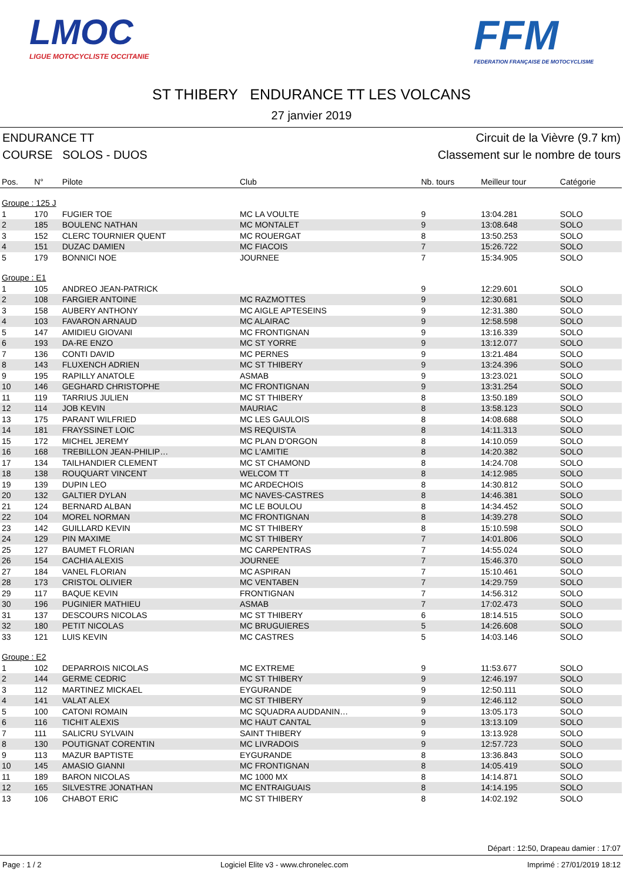LMOC
LIGUE MOTOCYCLISTE OCCITANIE
FFM
FEDERATION FRANÇAISE DE MOTOCYCLISME
ST THIBERY ENDURANCE TT LES VOLCANS
27 janvier 2019
ENDURANCE TT Circuit de la Vièvre (9.7 km)
COURSE SOLOS - DUOS Classement sur le nombre de tours
| Pos. | N° | Pilote | Club | Nb. tours | Meilleur tour | Catégorie |
| --- | --- | --- | --- | --- | --- | --- |
| Groupe : 125 J | | | | | | |
| 1 | 170 | FUGIER TOE | MC LA VOULTE | 9 | 13:04.281 | SOLO |
| 2 | 185 | BOULENC NATHAN | MC MONTALET | 9 | 13:08.648 | SOLO |
| 3 | 152 | CLERC TOURNIER QUENT | MC ROUERGAT | 8 | 13:50.253 | SOLO |
| 4 | 151 | DUZAC DAMIEN | MC FIACOIS | 7 | 15:26.722 | SOLO |
| 5 | 179 | BONNICI NOE | JOURNEE | 7 | 15:34.905 | SOLO |
| Groupe : E1 | | | | | | |
| 1 | 105 | ANDREO JEAN-PATRICK | | 9 | 12:29.601 | SOLO |
| 2 | 108 | FARGIER ANTOINE | MC RAZMOTTES | 9 | 12:30.681 | SOLO |
| 3 | 158 | AUBERY ANTHONY | MC AIGLE APTESEINS | 9 | 12:31.380 | SOLO |
| 4 | 103 | FAVARON ARNAUD | MC ALAIRAC | 9 | 12:58.598 | SOLO |
| 5 | 147 | AMIDIEU GIOVANI | MC FRONTIGNAN | 9 | 13:16.339 | SOLO |
| 6 | 193 | DA-RE ENZO | MC ST YORRE | 9 | 13:12.077 | SOLO |
| 7 | 136 | CONTI DAVID | MC PERNES | 9 | 13:21.484 | SOLO |
| 8 | 143 | FLUXENCH ADRIEN | MC ST THIBERY | 9 | 13:24.396 | SOLO |
| 9 | 195 | RAPILLY ANATOLE | ASMAB | 9 | 13:23.021 | SOLO |
| 10 | 146 | GEGHARD CHRISTOPHE | MC FRONTIGNAN | 9 | 13:31.254 | SOLO |
| 11 | 119 | TARRIUS JULIEN | MC ST THIBERY | 8 | 13:50.189 | SOLO |
| 12 | 114 | JOB KEVIN | MAURIAC | 8 | 13:58.123 | SOLO |
| 13 | 175 | PARANT WILFRIED | MC LES GAULOIS | 8 | 14:08.688 | SOLO |
| 14 | 181 | FRAYSSINET LOIC | MS REQUISTA | 8 | 14:11.313 | SOLO |
| 15 | 172 | MICHEL JEREMY | MC PLAN D'ORGON | 8 | 14:10.059 | SOLO |
| 16 | 168 | TREBILLON JEAN-PHILIP… | MC L'AMITIE | 8 | 14:20.382 | SOLO |
| 17 | 134 | TAILHANDIER CLEMENT | MC ST CHAMOND | 8 | 14:24.708 | SOLO |
| 18 | 138 | ROUQUART VINCENT | WELCOM TT | 8 | 14:12.985 | SOLO |
| 19 | 139 | DUPIN LEO | MC ARDECHOIS | 8 | 14:30.812 | SOLO |
| 20 | 132 | GALTIER DYLAN | MC NAVES-CASTRES | 8 | 14:46.381 | SOLO |
| 21 | 124 | BERNARD ALBAN | MC LE BOULOU | 8 | 14:34.452 | SOLO |
| 22 | 104 | MOREL NORMAN | MC FRONTIGNAN | 8 | 14:39.278 | SOLO |
| 23 | 142 | GUILLARD KEVIN | MC ST THIBERY | 8 | 15:10.598 | SOLO |
| 24 | 129 | PIN MAXIME | MC ST THIBERY | 7 | 14:01.806 | SOLO |
| 25 | 127 | BAUMET FLORIAN | MC CARPENTRAS | 7 | 14:55.024 | SOLO |
| 26 | 154 | CACHIA ALEXIS | JOURNEE | 7 | 15:46.370 | SOLO |
| 27 | 184 | VANEL FLORIAN | MC ASPIRAN | 7 | 15:10.461 | SOLO |
| 28 | 173 | CRISTOL OLIVIER | MC VENTABEN | 7 | 14:29.759 | SOLO |
| 29 | 117 | BAQUE KEVIN | FRONTIGNAN | 7 | 14:56.312 | SOLO |
| 30 | 196 | PUGINIER MATHIEU | ASMAB | 7 | 17:02.473 | SOLO |
| 31 | 137 | DESCOURS NICOLAS | MC ST THIBERY | 6 | 18:14.515 | SOLO |
| 32 | 180 | PETIT NICOLAS | MC BRUGUIERES | 5 | 14:26.608 | SOLO |
| 33 | 121 | LUIS KEVIN | MC CASTRES | 5 | 14:03.146 | SOLO |
| Groupe : E2 | | | | | | |
| 1 | 102 | DEPARROIS NICOLAS | MC EXTREME | 9 | 11:53.677 | SOLO |
| 2 | 144 | GERME CEDRIC | MC ST THIBERY | 9 | 12:46.197 | SOLO |
| 3 | 112 | MARTINEZ MICKAEL | EYGURANDE | 9 | 12:50.111 | SOLO |
| 4 | 141 | VALAT ALEX | MC ST THIBERY | 9 | 12:46.112 | SOLO |
| 5 | 100 | CATONI ROMAIN | MC SQUADRA AUDDANIN… | 9 | 13:05.173 | SOLO |
| 6 | 116 | TICHIT ALEXIS | MC HAUT CANTAL | 9 | 13:13.109 | SOLO |
| 7 | 111 | SALICRU SYLVAIN | SAINT THIBERY | 9 | 13:13.928 | SOLO |
| 8 | 130 | POUTIGNAT CORENTIN | MC LIVRADOIS | 9 | 12:57.723 | SOLO |
| 9 | 113 | MAZUR BAPTISTE | EYGURANDE | 8 | 13:36.843 | SOLO |
| 10 | 145 | AMASIO GIANNI | MC FRONTIGNAN | 8 | 14:05.419 | SOLO |
| 11 | 189 | BARON NICOLAS | MC 1000 MX | 8 | 14:14.871 | SOLO |
| 12 | 165 | SILVESTRE JONATHAN | MC ENTRAIGUAIS | 8 | 14:14.195 | SOLO |
| 13 | 106 | CHABOT ERIC | MC ST THIBERY | 8 | 14:02.192 | SOLO |
Départ : 12:50, Drapeau damier : 17:07
Page : 1 / 2 Logiciel Elite v3 - www.chronelec.com Imprimé : 27/01/2019 18:12